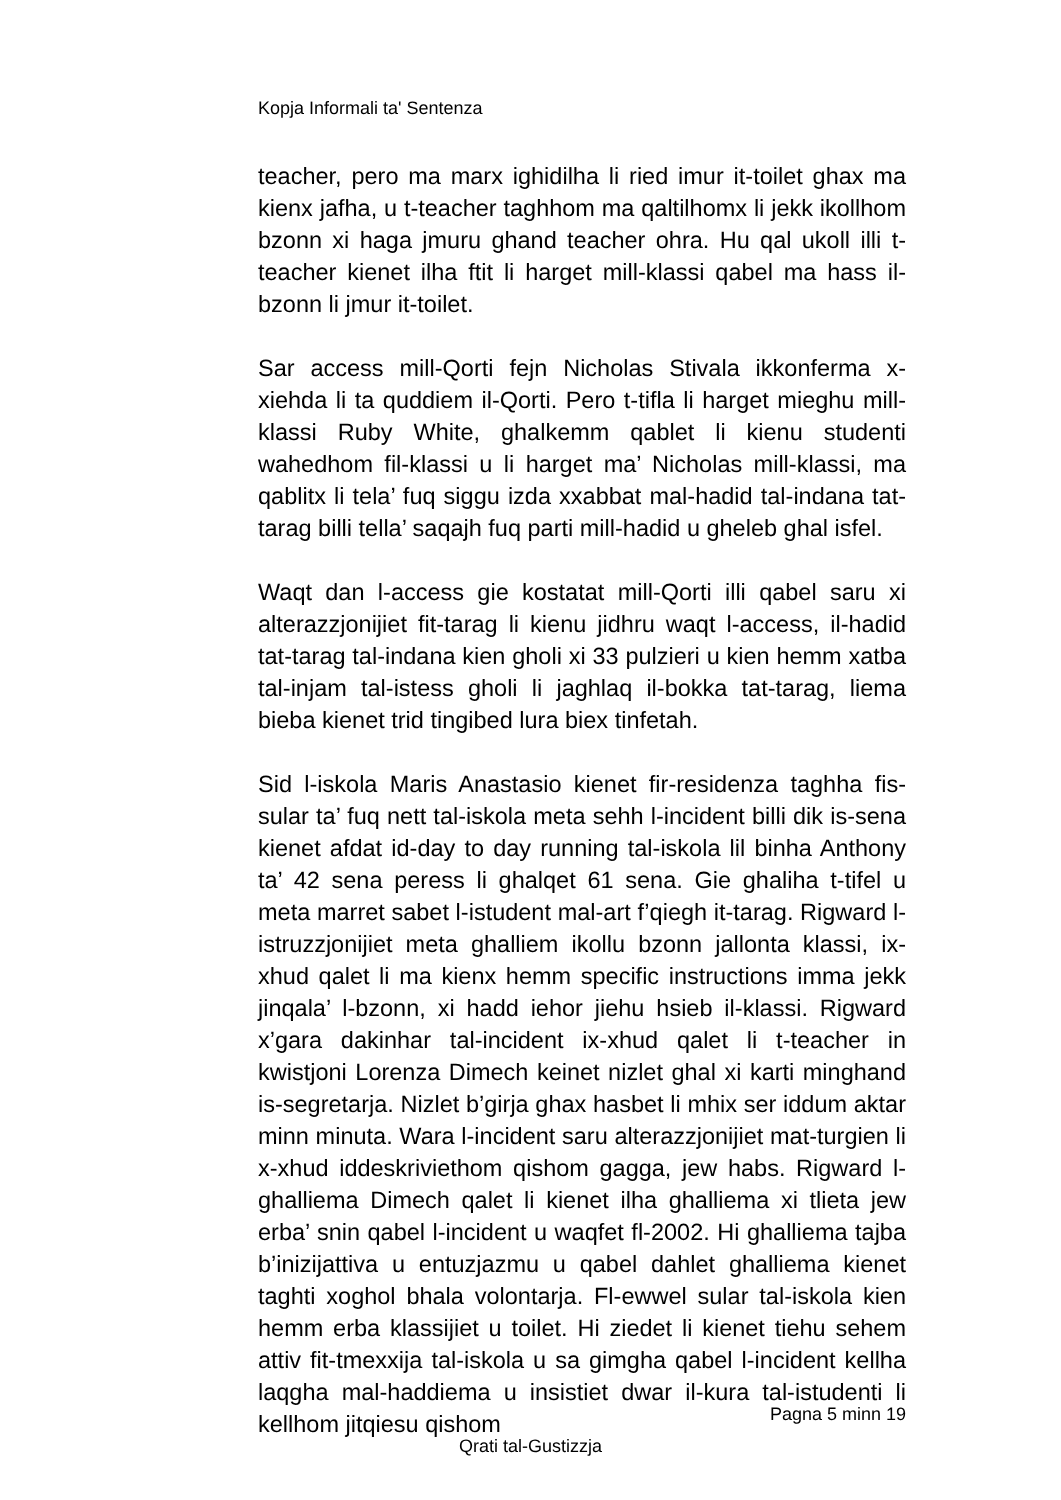Kopja Informali ta' Sentenza
teacher, pero ma marx ighidilha li ried imur it-toilet ghax ma kienx jafha, u t-teacher taghhom ma qaltilhomx li jekk ikollhom bzonn xi haga jmuru ghand teacher ohra. Hu qal ukoll illi t-teacher kienet ilha ftit li harget mill-klassi qabel ma hass il-bzonn li jmur it-toilet.
Sar access mill-Qorti fejn Nicholas Stivala ikkonferma x-xiehda li ta quddiem il-Qorti. Pero t-tifla li harget mieghu mill-klassi Ruby White, ghalkemm qablet li kienu studenti wahedhom fil-klassi u li harget ma’ Nicholas mill-klassi, ma qablitx li tela’ fuq siggu izda xxabbat mal-hadid tal-indana tat-tarag billi tella’ saqajh fuq parti mill-hadid u gheleb ghal isfel.
Waqt dan l-access gie kostatat mill-Qorti illi qabel saru xi alterazzjonijiet fit-tarag li kienu jidhru waqt l-access, il-hadid tat-tarag tal-indana kien gholi xi 33 pulzieri u kien hemm xatba tal-injam tal-istess gholi li jaghlaq il-bokka tat-tarag, liema bieba kienet trid tingibed lura biex tinfetah.
Sid l-iskola Maris Anastasio kienet fir-residenza taghha fis-sular ta’ fuq nett tal-iskola meta sehh l-incident billi dik is-sena kienet afdat id-day to day running tal-iskola lil binha Anthony ta’ 42 sena peress li ghalqet 61 sena. Gie ghaliha t-tifel u meta marret sabet l-istudent mal-art f’qiegh it-tarag. Rigward l-istruzzjonijiet meta ghalliem ikollu bzonn jallonta klassi, ix-xhud qalet li ma kienx hemm specific instructions imma jekk jinqala’ l-bzonn, xi hadd iehor jiehu hsieb il-klassi. Rigward x’gara dakinhar tal-incident ix-xhud qalet li t-teacher in kwistjoni Lorenza Dimech keinet nizlet ghal xi karti minghand is-segretarja. Nizlet b’girja ghax hasbet li mhix ser iddum aktar minn minuta. Wara l-incident saru alterazzjonijiet mat-turgien li x-xhud iddeskriviethom qishom gagga, jew habs. Rigward l-ghalliema Dimech qalet li kienet ilha ghalliema xi tlieta jew erba’ snin qabel l-incident u waqfet fl-2002. Hi ghalliema tajba b’inizijattiva u entuzjazmu u qabel dahlet ghalliema kienet taghti xoghol bhala volontarja. Fl-ewwel sular tal-iskola kien hemm erba klassijiet u toilet. Hi ziedet li kienet tiehu sehem attiv fit-tmexxija tal-iskola u sa gimgha qabel l-incident kellha laqgha mal-haddiema u insistiet dwar il-kura tal-istudenti li kellhom jitqiesu qishom
Pagna 5 minn 19
Qrati tal-Gustizzja